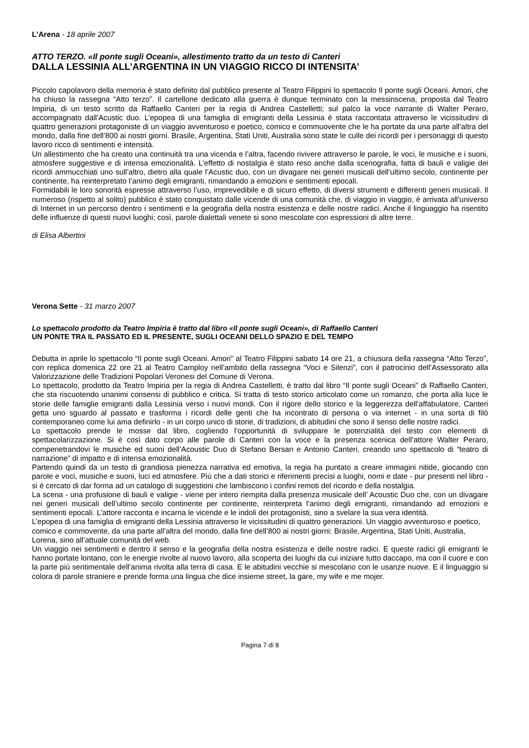L'Arena - 18 aprile 2007
ATTO TERZO. «Il ponte sugli Oceani», allestimento tratto da un testo di Canteri
DALLA LESSINIA ALL’ARGENTINA IN UN VIAGGIO RICCO DI INTENSITA’
Piccolo capolavoro della memoria è stato definito dal pubblico presente al Teatro Filippini lo spettacolo Il ponte sugli Oceani. Amori, che ha chiuso la rassegna “Atto terzo”. Il cartellone dedicato alla guerra è dunque terminato con la messinscena, proposta dal Teatro Impiria, di un testo scritto da Raffaello Canteri per la regia di Andrea Castelletti; sul palco la voce narrante di Walter Peraro, accompagnato dall’Acustic duo. L’epopea di una famiglia di emigranti della Lessinia è stata raccontata attraverso le vicissitudini di quattro generazioni protagoniste di un viaggio avventuroso e poetico, comico e commuovente che le ha portate da una parte all’altra del mondo, dalla fine dell’800 ai nostri giorni. Brasile, Argentina, Stati Uniti, Australia sono state le culle dei ricordi per i personaggi di questo lavoro ricco di sentimenti e intensità.
Un allestimento che ha creato una continuità tra una vicenda e l’altra, facendo rivivere attraverso le parole, le voci, le musiche e i suoni, atmosfere suggestive e di intensa emozionalità. L’effetto di nostalgia è stato reso anche dalla scenografia, fatta di bauli e valigie dei ricordi ammucchiati uno sull’altro, dietro alla quale l’Acustic duo, con un divagare nei generi musicali dell’ultimo secolo, continente per continente, ha reinterpretato l’animo degli emigranti, rimandando a emozioni e sentimenti epocali.
Formidabili le loro sonorità espresse attraverso l’uso, imprevedibile e di sicuro effetto, di diversi strumenti e differenti generi musicali. Il numeroso (rispetto al solito) pubblico è stato conquistato dalle vicende di una comunità che, di viaggio in viaggio, è arrivata all’universo di Internet in un percorso dentro i sentimenti e la geografia della nostra esistenza e delle nostre radici. Anche il linguaggio ha risentito delle influenze di questi nuovi luoghi; così, parole dialettali venete si sono mescolate con espressioni di altre terre.
di Elisa Albertini
Verona Sette - 31 marzo 2007
Lo spettacolo prodotto da Teatro Impiria è tratto dal libro «Il ponte sugli Oceani», di Raffaello Canteri
UN PONTE TRA IL PASSATO ED IL PRESENTE, SUGLI OCEANI DELLO SPAZIO E DEL TEMPO
Debutta in aprile lo spettacolo “Il ponte sugli Oceani. Amori” al Teatro Filippini sabato 14 ore 21, a chiusura della rassegna “Atto Terzo”, con replica domenica 22 ore 21 al Teatro Camploy nell’ambito della rassegna “Voci e Silenzi”, con il patrocinio dell’Assessorato alla Valorizzazione delle Tradizioni Popolari Veronesi del Comune di Verona.
Lo spettacolo, prodotto da Teatro Impiria per la regia di Andrea Castelletti, è tratto dal libro “Il ponte sugli Oceani” di Raffaello Canteri, che sta riscuotendo unanimi consensi di pubblico e critica. Si tratta di testo storico articolato come un romanzo, che porta alla luce le storie delle famiglie emigranti dalla Lessinia verso i nuovi mondi. Con il rigore dello storico e la leggerezza dell’affabulatore, Canteri getta uno sguardo al passato e trasforma i ricordi delle genti che ha incontrato di persona o via internet - in una sorta di filò contemporaneo come lui ama definirlo - in un corpo unico di storie, di tradizioni, di abitudini che sono il senso delle nostre radici.
Lo spettacolo prende le mosse dal libro, cogliendo l’opportunità di sviluppare le potenzialità del testo con elementi di spettacolarizzazione. Si è così dato corpo alle parole di Canteri con la voce e la presenza scenica dell’attore Walter Peraro, compenetrandovi le musiche ed suoni dell’Acoustic Duo di Stefano Bersan e Antonio Canteri, creando uno spettacolo di “teatro di narrazione” di impatto e di intensa emozionalità.
Partendo quindi da un testo di grandiosa pienezza narrativa ed emotiva, la regia ha puntato a creare immagini nitide, giocando con parole e voci, musiche e suoni, luci ed atmosfere. Più che a dati storici e riferimenti precisi a luoghi, nomi e date - pur presenti nel libro - si è cercato di dar forma ad un catalogo di suggestioni che lambiscono i confini remoti del ricordo e della nostalgia.
La scena - una profusione di bauli e valigie - viene per intero riempita dalla presenza musicale dell’ Acoustic Duo che, con un divagare nei generi musicali dell’ultimo secolo continente per continente, reinterpreta l’animo degli emigranti, rimandando ad emozioni e sentimenti epocali. L’attore racconta e incarna le vicende e le indoli dei protagonisti, sino a svelare la sua vera identità.
L’epopea di una famiglia di emigranti della Lessinia attraverso le vicissitudini di quattro generazioni. Un viaggio avventuroso e poetico, comico e commovente, da una parte all’altra del mondo, dalla fine dell’800 ai nostri giorni: Brasile, Argentina, Stati Uniti, Australia, Lorena, sino all’attuale comunità del web.
Un viaggio nei sentimenti e dentro il senso e la geografia della nostra esistenza e delle nostre radici. E queste radici gli emigranti le hanno portate lontano, con le energie rivolte al nuovo lavoro, alla scoperta dei luoghi da cui iniziare tutto daccapo, ma con il cuore e con la parte più sentimentale dell’anima rivolta alla terra di casa. E le abitudini vecchie si mescolano con le usanze nuove. E il linguaggio si colora di parole straniere e prende forma una lingua che dice insieme street, la gare, my wife e me mojer.
Pagina 7 di 8